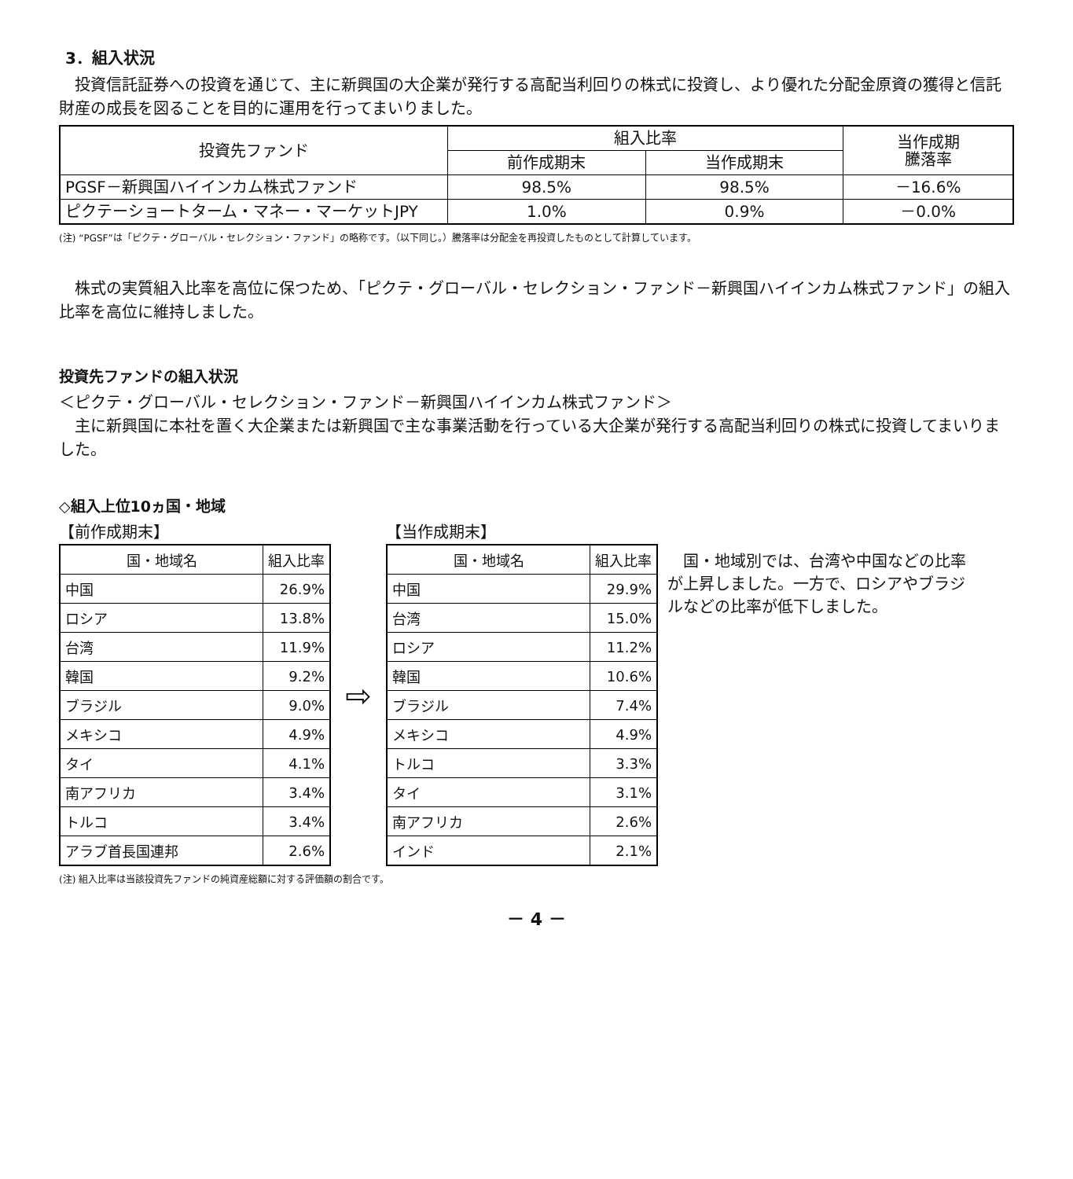3．組入状況
投資信託証券への投資を通じて、主に新興国の大企業が発行する高配当利回りの株式に投資し、より優れた分配金原資の獲得と信託財産の成長を図ることを目的に運用を行ってまいりました。
| 投資先ファンド | 組入比率 | | 当作成期 騰落率 |
| --- | --- | --- | --- |
| | 前作成期末 | 当作成期末 | |
| PGSF－新興国ハイインカム株式ファンド | 98.5% | 98.5% | －16.6% |
| ピクテーショートターム・マネー・マーケットJPY | 1.0% | 0.9% | －0.0% |
(注) “PGSF”は「ピクテ・グローバル・セレクション・ファンド」の略称です。（以下同じ。）騰落率は分配金を再投資したものとして計算しています。
株式の実質組入比率を高位に保つため、「ピクテ・グローバル・セレクション・ファンド－新興国ハイインカム株式ファンド」の組入比率を高位に維持しました。
投資先ファンドの組入状況
＜ピクテ・グローバル・セレクション・ファンド－新興国ハイインカム株式ファンド＞
主に新興国に本社を置く大企業または新興国で主な事業活動を行っている大企業が発行する高配当利回りの株式に投資してまいりました。
◇組入上位10ヵ国・地域
【前作成期末】
| 国・地域名 | 組入比率 |
| --- | --- |
| 中国 | 26.9% |
| ロシア | 13.8% |
| 台湾 | 11.9% |
| 韓国 | 9.2% |
| ブラジル | 9.0% |
| メキシコ | 4.9% |
| タイ | 4.1% |
| 南アフリカ | 3.4% |
| トルコ | 3.4% |
| アラブ首長国連邦 | 2.6% |
⇨
【当作成期末】
| 国・地域名 | 組入比率 |
| --- | --- |
| 中国 | 29.9% |
| 台湾 | 15.0% |
| ロシア | 11.2% |
| 韓国 | 10.6% |
| ブラジル | 7.4% |
| メキシコ | 4.9% |
| トルコ | 3.3% |
| タイ | 3.1% |
| 南アフリカ | 2.6% |
| インド | 2.1% |
国・地域別では、台湾や中国などの比率が上昇しました。一方で、ロシアやブラジルなどの比率が低下しました。
(注) 組入比率は当該投資先ファンドの純資産総額に対する評価額の割合です。
－ 4 －